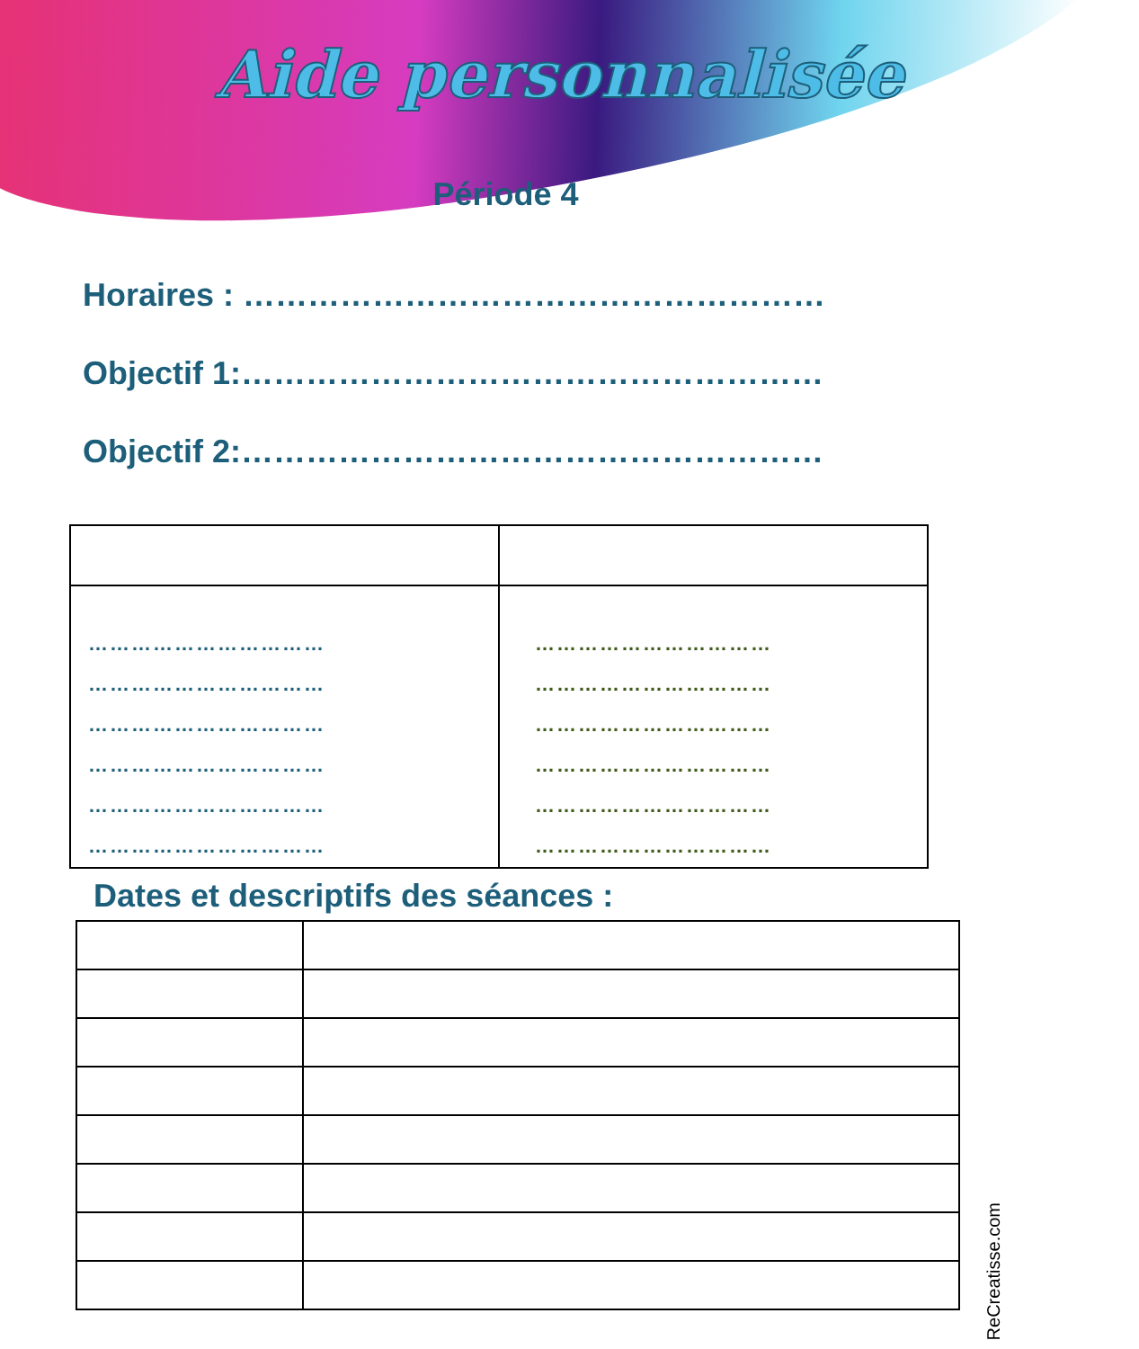Aide personnalisée
Période 4
Horaires : ………………………………………………
Objectif 1:………………………………………………
Objectif 2:………………………………………………
| …………………………… …………………………… …………………………… …………………………… …………………………… …………………………… | …………………………… …………………………… …………………………… …………………………… …………………………… …………………………… |
Dates et descriptifs des séances :
ReCreatisse.com